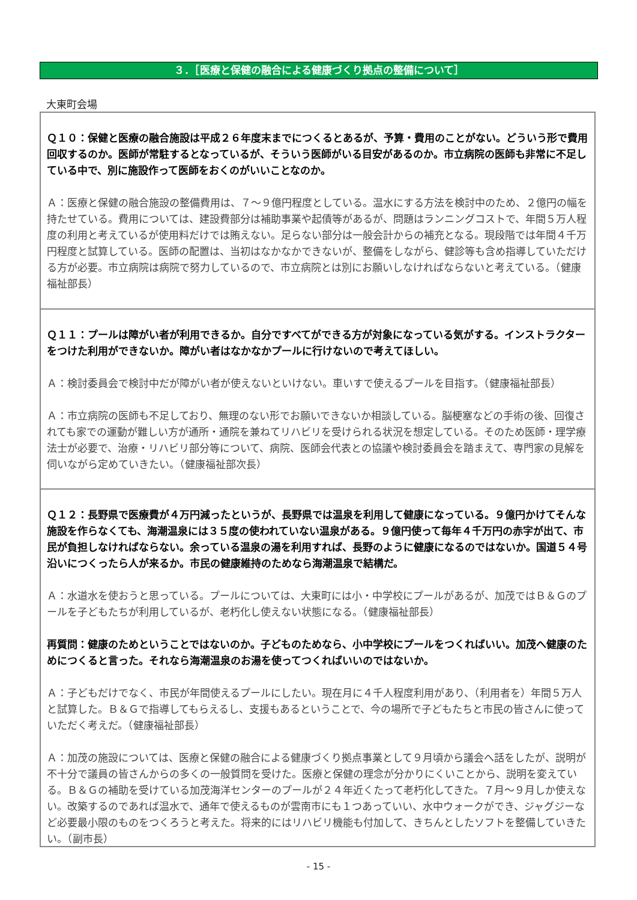３．［医療と保健の融合による健康づくり拠点の整備について］
大東町会場
Ｑ１０：保健と医療の融合施設は平成２６年度末までにつくるとあるが、予算・費用のことがない。どういう形で費用回収するのか。医師が常駐するとなっているが、そういう医師がいる目安があるのか。市立病院の医師も非常に不足している中で、別に施設作って医師をおくのがいいことなのか。
Ａ：医療と保健の融合施設の整備費用は、７～９億円程度としている。温水にする方法を検討中のため、２億円の幅を持たせている。費用については、建設費部分は補助事業や起債等があるが、問題はランニングコストで、年間５万人程度の利用と考えているが使用料だけでは賄えない。足らない部分は一般会計からの補充となる。現段階では年間４千万円程度と試算している。医師の配置は、当初はなかなかできないが、整備をしながら、健診等も含め指導していただける方が必要。市立病院は病院で努力しているので、市立病院とは別にお願いしなければならないと考えている。（健康福祉部長）
Ｑ１１：プールは障がい者が利用できるか。自分ですべてができる方が対象になっている気がする。インストラクターをつけた利用ができないか。障がい者はなかなかプールに行けないので考えてほしい。
Ａ：検討委員会で検討中だが障がい者が使えないといけない。車いすで使えるプールを目指す。（健康福祉部長）
Ａ：市立病院の医師も不足しており、無理のない形でお願いできないか相談している。脳梗塞などの手術の後、回復されても家での運動が難しい方が通所・通院を兼ねてリハビリを受けられる状況を想定している。そのため医師・理学療法士が必要で、治療・リハビリ部分等について、病院、医師会代表との協議や検討委員会を踏まえて、専門家の見解を伺いながら定めていきたい。（健康福祉部次長）
Ｑ１２：長野県で医療費が４万円減ったというが、長野県では温泉を利用して健康になっている。９億円かけてそんな施設を作らなくても、海潮温泉には３５度の使われていない温泉がある。９億円使って毎年４千万円の赤字が出て、市民が負担しなければならない。余っている温泉の湯を利用すれば、長野のように健康になるのではないか。国道５４号沿いにつくったら人が来るか。市民の健康維持のためなら海潮温泉で結構だ。
Ａ：水道水を使おうと思っている。プールについては、大東町には小・中学校にプールがあるが、加茂ではＢ＆Ｇのプールを子どもたちが利用しているが、老朽化し使えない状態になる。（健康福祉部長）
再質問：健康のためということではないのか。子どものためなら、小中学校にプールをつくればいい。加茂へ健康のためにつくると言った。それなら海潮温泉のお湯を使ってつくればいいのではないか。
Ａ：子どもだけでなく、市民が年間使えるプールにしたい。現在月に４千人程度利用があり、（利用者を）年間５万人と試算した。Ｂ＆Ｇで指導してもらえるし、支援もあるということで、今の場所で子どもたちと市民の皆さんに使っていただく考えだ。（健康福祉部長）
Ａ：加茂の施設については、医療と保健の融合による健康づくり拠点事業として９月頃から議会へ話をしたが、説明が不十分で議員の皆さんからの多くの一般質問を受けた。医療と保健の理念が分かりにくいことから、説明を変えている。Ｂ＆Ｇの補助を受けている加茂海洋センターのプールが２４年近くたって老朽化してきた。７月～９月しか使えない。改築するのであれば温水で、通年で使えるものが雲南市にも１つあっていい、水中ウォークができ、ジャグジーなど必要最小限のものをつくろうと考えた。将来的にはリハビリ機能も付加して、きちんとしたソフトを整備していきたい。（副市長）
- 15 -